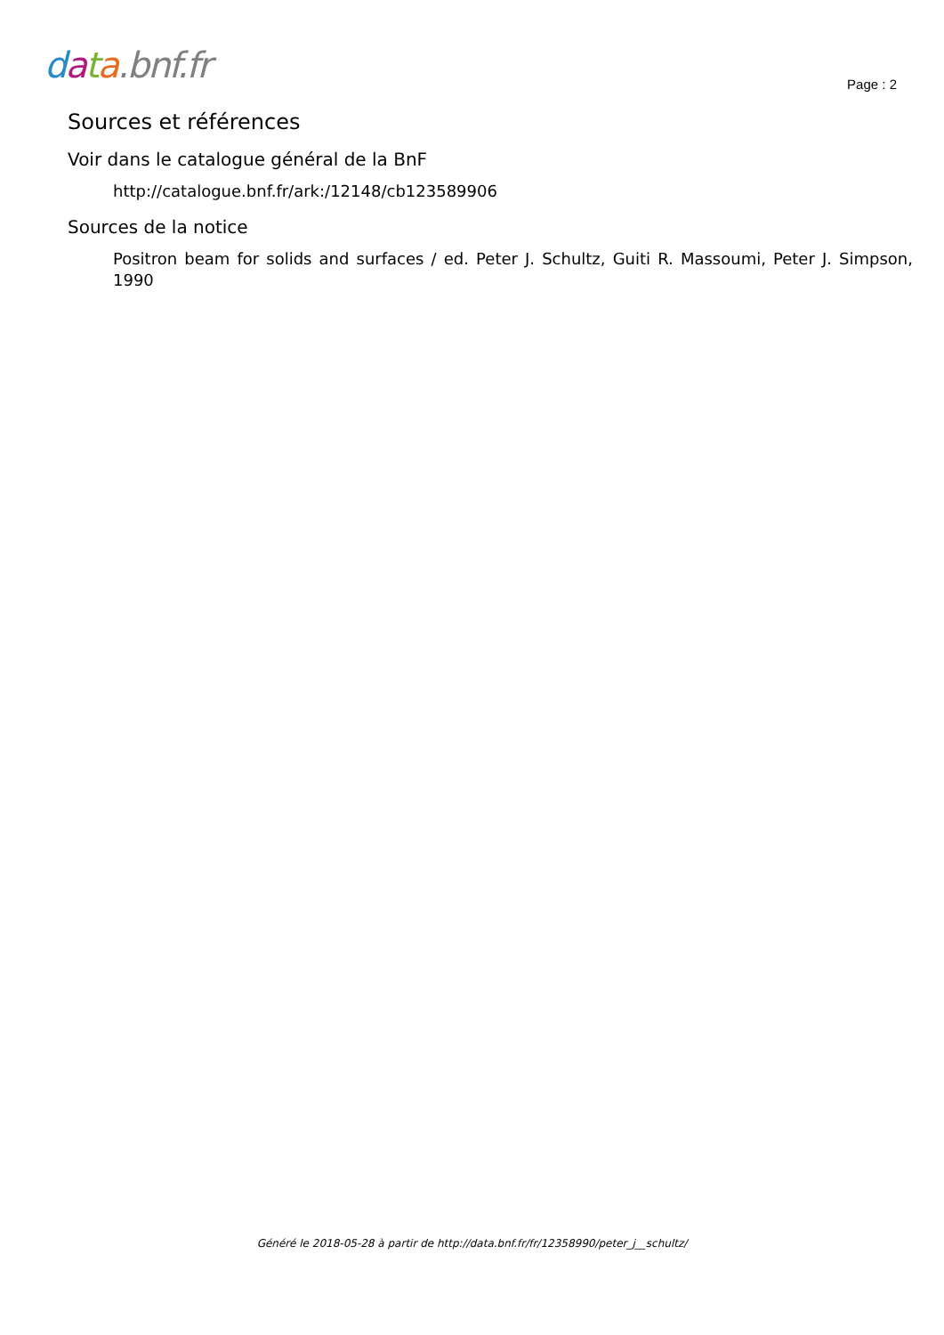data.bnf.fr
Page : 2
Sources et références
Voir dans le catalogue général de la BnF
http://catalogue.bnf.fr/ark:/12148/cb123589906
Sources de la notice
Positron beam for solids and surfaces / ed. Peter J. Schultz, Guiti R. Massoumi, Peter J. Simpson, 1990
Généré le 2018-05-28 à partir de http://data.bnf.fr/fr/12358990/peter_j__schultz/